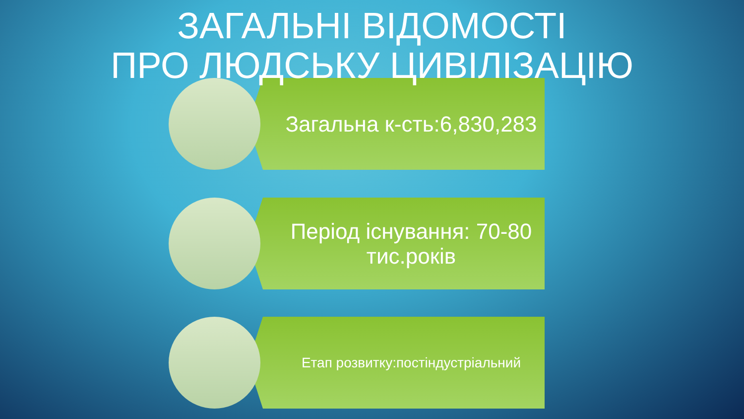ЗАГАЛЬНІ ВІДОМОСТІ
ПРО ЛЮДСЬКУ ЦИВІЛІЗАЦІЮ
Загальна к-сть:6,830,283
Період існування: 70-80 тис.років
Етап розвитку:постіндустріальний